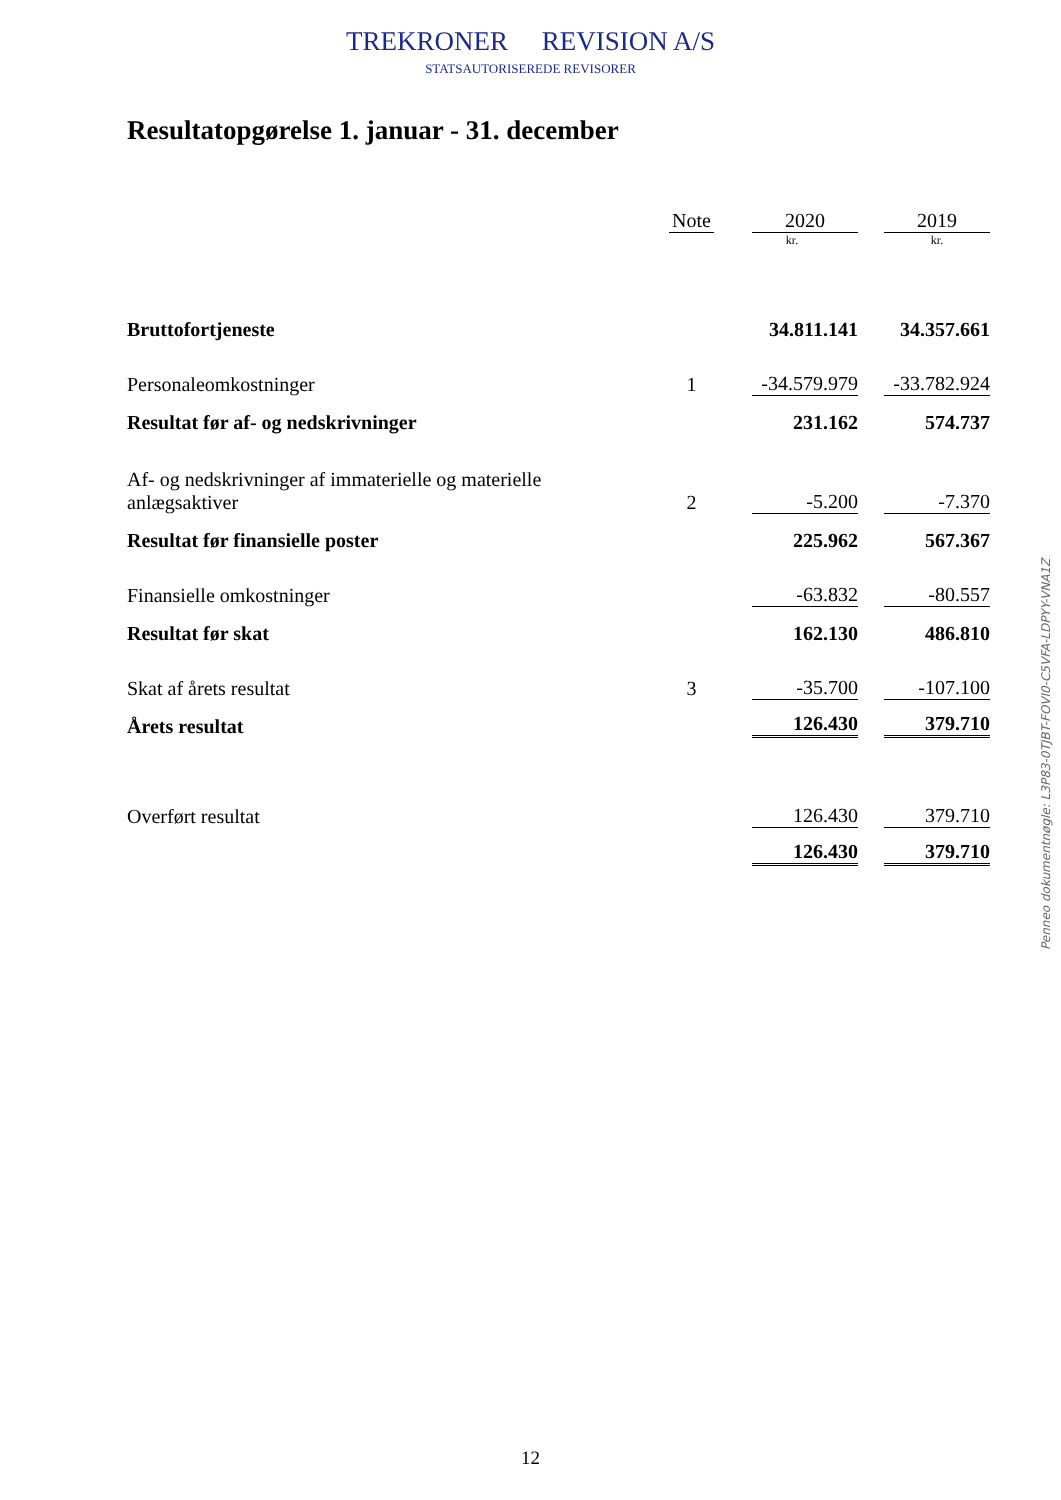TREKRONER REVISION A/S
STATSAUTORISEREDE REVISORER
Resultatopgørelse 1. januar - 31. december
| | Note | 2020 | 2019 |
| --- | --- | --- | --- |
| | | kr. | kr. |
| Bruttofortjeneste | | 34.811.141 | 34.357.661 |
| Personaleomkostninger | 1 | -34.579.979 | -33.782.924 |
| Resultat før af- og nedskrivninger | | 231.162 | 574.737 |
| Af- og nedskrivninger af immaterielle og materielle anlægsaktiver | 2 | -5.200 | -7.370 |
| Resultat før finansielle poster | | 225.962 | 567.367 |
| Finansielle omkostninger | | -63.832 | -80.557 |
| Resultat før skat | | 162.130 | 486.810 |
| Skat af årets resultat | 3 | -35.700 | -107.100 |
| Årets resultat | | 126.430 | 379.710 |
| Overført resultat | | 126.430 | 379.710 |
| | | 126.430 | 379.710 |
Penneo dokumentnøgle: L3P83-0TJBT-FOVI0-C5VFA-LDPYY-VNA1Z
12